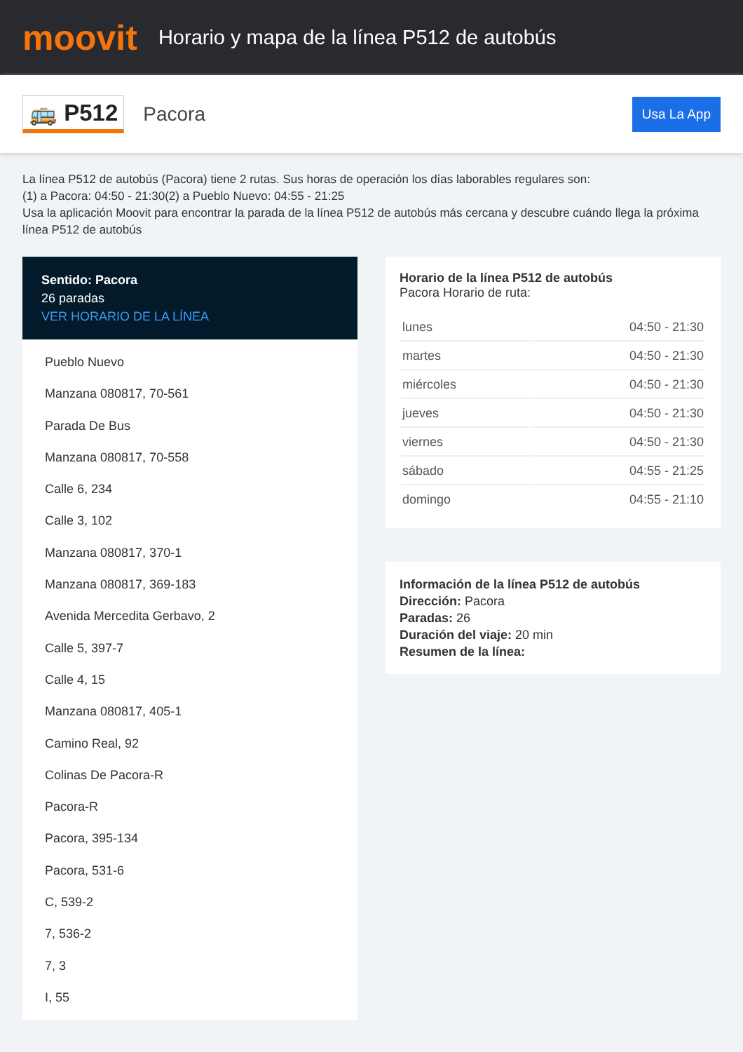moovit
Horario y mapa de la línea P512 de autobús
🚌 P512 Pacora Usa La App
La línea P512 de autobús (Pacora) tiene 2 rutas. Sus horas de operación los días laborables regulares son:
(1) a Pacora: 04:50 - 21:30(2) a Pueblo Nuevo: 04:55 - 21:25
Usa la aplicación Moovit para encontrar la parada de la línea P512 de autobús más cercana y descubre cuándo llega la próxima línea P512 de autobús
Sentido: Pacora
26 paradas
VER HORARIO DE LA LÍNEA
Pueblo Nuevo
Manzana 080817, 70-561
Parada De Bus
Manzana 080817, 70-558
Calle 6, 234
Calle 3, 102
Manzana 080817, 370-1
Manzana 080817, 369-183
Avenida Mercedita Gerbavo, 2
Calle 5, 397-7
Calle 4, 15
Manzana 080817, 405-1
Camino Real, 92
Colinas De Pacora-R
Pacora-R
Pacora, 395-134
Pacora, 531-6
C, 539-2
7, 536-2
7, 3
I, 55
Horario de la línea P512 de autobús
Pacora Horario de ruta:
| lunes | 04:50 - 21:30 |
| martes | 04:50 - 21:30 |
| miércoles | 04:50 - 21:30 |
| jueves | 04:50 - 21:30 |
| viernes | 04:50 - 21:30 |
| sábado | 04:55 - 21:25 |
| domingo | 04:55 - 21:10 |
Información de la línea P512 de autobús
Dirección: Pacora
Paradas: 26
Duración del viaje: 20 min
Resumen de la línea: